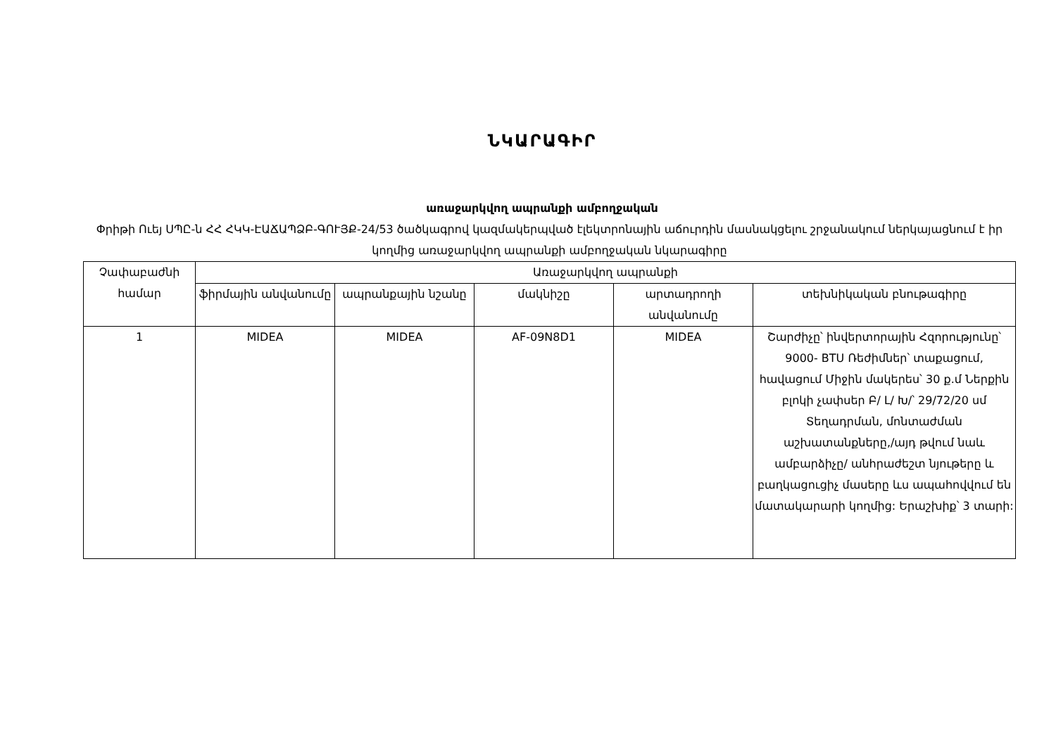ՆԿԱՐԱԳԻՐ
առաջարկվող ապրանքի ամբողջական
Փրիթի Ուեյ ՍՊԸ-ն ՀՀ ՀԿԿ-ԷԱՃԱՊՁԲ-ԳՈՒՅՔ-24/53 ծածկագրով կազմակերպված էլեկտրոնային աճուրդին մասնակցելու շրջանակում ներկայացնում է իր կողմից առաջարկվող ապրանքի ամբողջական նկարագիրը
| Չափաբաժնի համար | Առաջարկվող ապրանքի | | | | |
| --- | --- | --- | --- | --- | --- |
| | ֆիրմային անվանումը | ապրանքային նշանը | մակնիշը | արտադրողի անվանումը | տեխնիկական բնութագիրը |
| 1 | MIDEA | MIDEA | AF-09N8D1 | MIDEA | Շարժիչը՝ ինվերտորային Հզորությունը՝ 9000- BTU Ռեժիմներ՝ տաքացում, հավացում Միջին մակերես՝ 30 ք.մ Ներքին բլոկի չափսեր Բ/ Լ/ Խ/՝ 29/72/20 սմ Տեղադրման, մոնտաժման աշխատանքները,/այդ թվում նաև ամբարձիչը/ անհրաժեշտ նյութերը և բաղկացուցիչ մասերը ևս ապահովվում են մատակարարի կողմից: Երաշխիք՝ 3 տարի: |